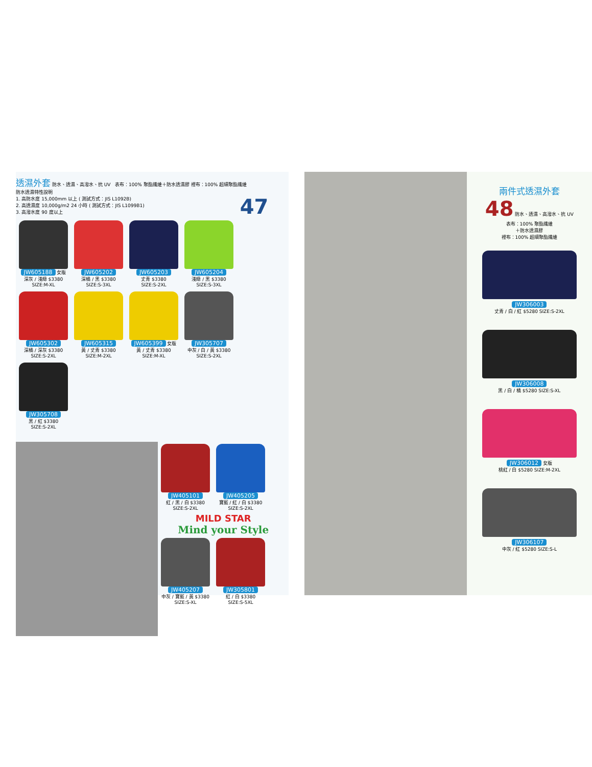透濕外套
防水、透濕、高潑水、抗 UV 表布：100% 聚酯纖維＋防水透濕膠 裡布：100% 超細聚酯纖維
防水透濕特性說明
1. 高防水度 15,000mm 以上 ( 測試方式：JIS L1092B)
2. 高透濕度 10,000g/m2 24 小時 ( 測試方式：JIS L1099B1)
3. 高潑水度 90 度以上
47
JW605188 女版
深灰 / 淺綠 $3380
SIZE:M-XL
JW605202
深橘 / 黑 $3380
SIZE:S-3XL
JW605203
丈青 $3380
SIZE:S-2XL
JW605204
淺綠 / 黑 $3380
SIZE:S-3XL
JW605302
深橘 / 深灰 $3380
SIZE:S-2XL
JW605315
黃 / 丈青 $3380
SIZE:M-2XL
JW605399 女版
黃 / 丈青 $3380
SIZE:M-XL
JW305707
中灰 / 白 / 黃 $3380
SIZE:S-2XL
JW305708
黑 / 紅 $3380
SIZE:S-2XL
JW405101
紅 / 黑 / 白 $3380
SIZE:S-2XL
JW405205
寶藍 / 紅 / 白 $3380
SIZE:S-2XL
MILD STAR
Mind your Style
JW405207
中灰 / 寶藍 / 黃 $3380
SIZE:S-XL
JW305801
紅 / 白 $3380
SIZE:S-5XL
兩件式透濕外套
48 防水、透濕、高潑水、抗 UV
表布：100% 聚酯纖維
＋防水透濕膠
裡布：100% 超細聚酯纖維
JW306003
丈青 / 白 / 紅 $5280 SIZE:S-2XL
JW306008
黑 / 白 / 橘 $5280 SIZE:S-XL
JW306012 女版
桃紅 / 白 $5280 SIZE:M-2XL
JW306107
中灰 / 紅 $5280 SIZE:S-L